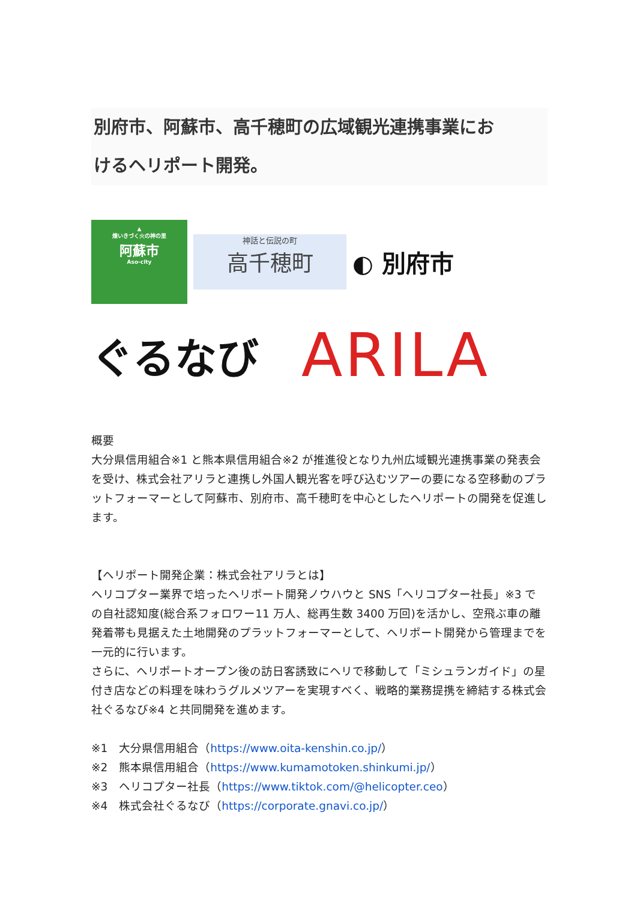別府市、阿蘇市、高千穂町の広域観光連携事業にお
けるヘリポート開発。
▲
煉いきづく火の神の里
阿蘇市
Aso-city
神話と伝説の町
高千穂町
◐ 別府市
ぐるなび
ARILA
概要
大分県信用組合※1 と熊本県信用組合※2 が推進役となり九州広域観光連携事業の発表会を受け、株式会社アリラと連携し外国人観光客を呼び込むツアーの要になる空移動のプラットフォーマーとして阿蘇市、別府市、高千穂町を中心としたヘリポートの開発を促進します。
【ヘリポート開発企業：株式会社アリラとは】
ヘリコプター業界で培ったヘリポート開発ノウハウと SNS「ヘリコプター社長」※3 での自社認知度(総合系フォロワー11 万人、総再生数 3400 万回)を活かし、空飛ぶ車の離発着帯も見据えた土地開発のプラットフォーマーとして、ヘリポート開発から管理までを一元的に行います。
さらに、ヘリポートオープン後の訪日客誘致にヘリで移動して「ミシュランガイド」の星付き店などの料理を味わうグルメツアーを実現すべく、戦略的業務提携を締結する株式会社ぐるなび※4 と共同開発を進めます。
※1　大分県信用組合（https://www.oita-kenshin.co.jp/）
※2　熊本県信用組合（https://www.kumamotoken.shinkumi.jp/）
※3　ヘリコプター社長（https://www.tiktok.com/@helicopter.ceo）
※4　株式会社ぐるなび（https://corporate.gnavi.co.jp/）